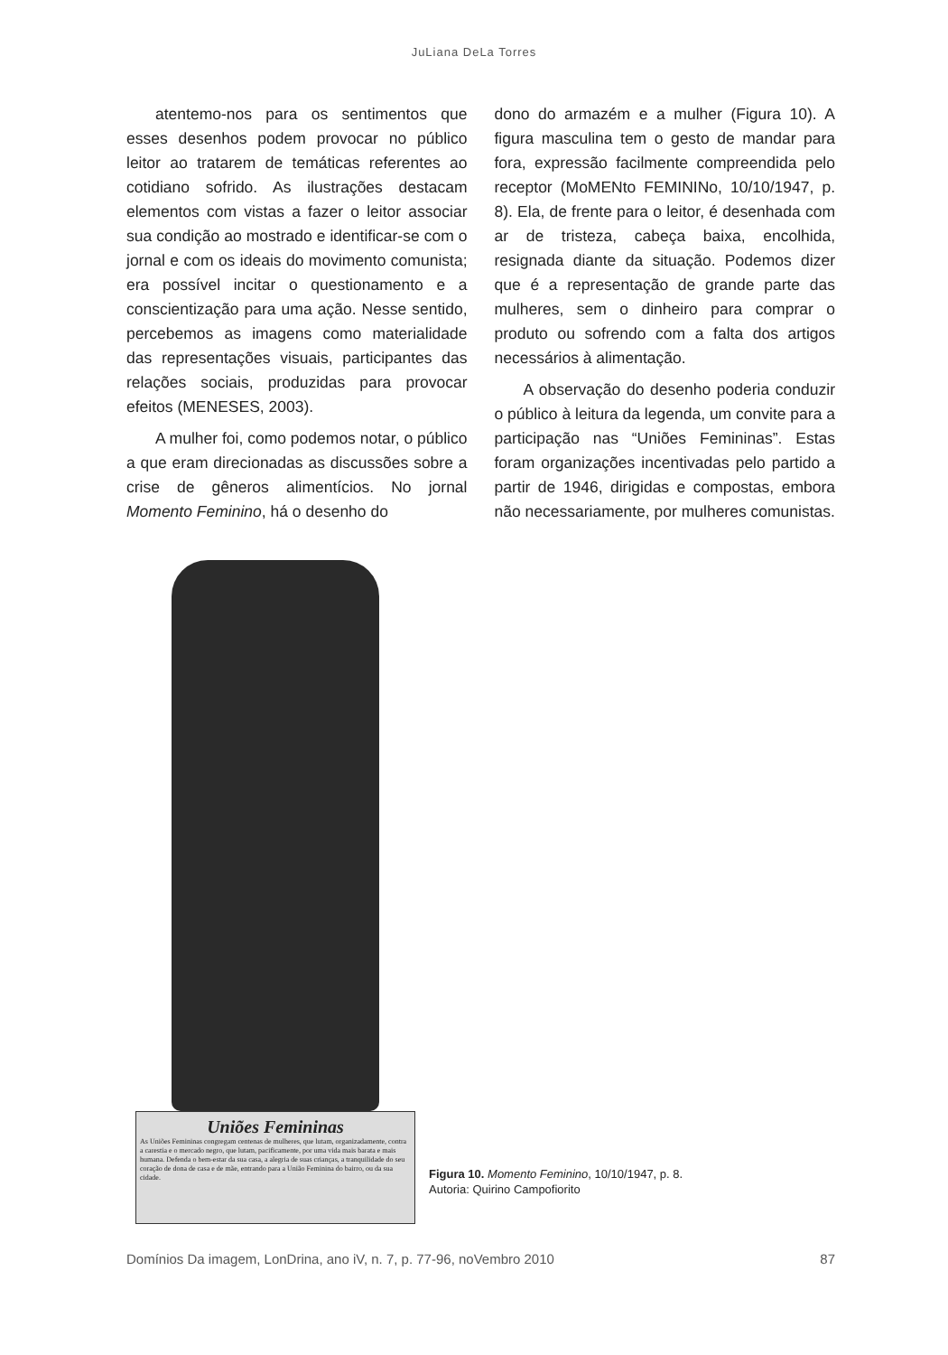JuLiana DeLa Torres
atentemo-nos para os sentimentos que esses desenhos podem provocar no público leitor ao tratarem de temáticas referentes ao cotidiano sofrido. As ilustrações destacam elementos com vistas a fazer o leitor associar sua condição ao mostrado e identificar-se com o jornal e com os ideais do movimento comunista; era possível incitar o questionamento e a conscientização para uma ação. Nesse sentido, percebemos as imagens como materialidade das representações visuais, participantes das relações sociais, produzidas para provocar efeitos (MENESES, 2003).
A mulher foi, como podemos notar, o público a que eram direcionadas as discussões sobre a crise de gêneros alimentícios. No jornal Momento Feminino, há o desenho do
dono do armazém e a mulher (Figura 10). A figura masculina tem o gesto de mandar para fora, expressão facilmente compreendida pelo receptor (MoMENto FEMININo, 10/10/1947, p. 8). Ela, de frente para o leitor, é desenhada com ar de tristeza, cabeça baixa, encolhida, resignada diante da situação. Podemos dizer que é a representação de grande parte das mulheres, sem o dinheiro para comprar o produto ou sofrendo com a falta dos artigos necessários à alimentação.
A observação do desenho poderia conduzir o público à leitura da legenda, um convite para a participação nas “Uniões Femininas”. Estas foram organizações incentivadas pelo partido a partir de 1946, dirigidas e compostas, embora não necessariamente, por mulheres comunistas.
Uniões Femininas
As Uniões Femininas congregam centenas de mulheres, que lutam, organizadamente, contra a carestia e o mercado negro, que lutam, pacificamente, por uma vida mais barata e mais humana. Defenda o bem-estar da sua casa, a alegria de suas crianças, a tranquilidade do seu coração de dona de casa e de mãe, entrando para a União Feminina do bairro, ou da sua cidade.
Figura 10. Momento Feminino, 10/10/1947, p. 8.
Autoria: Quirino Campofiorito
Domínios Da imagem, LonDrina, ano iV, n. 7, p. 77-96, noVembro 2010 87